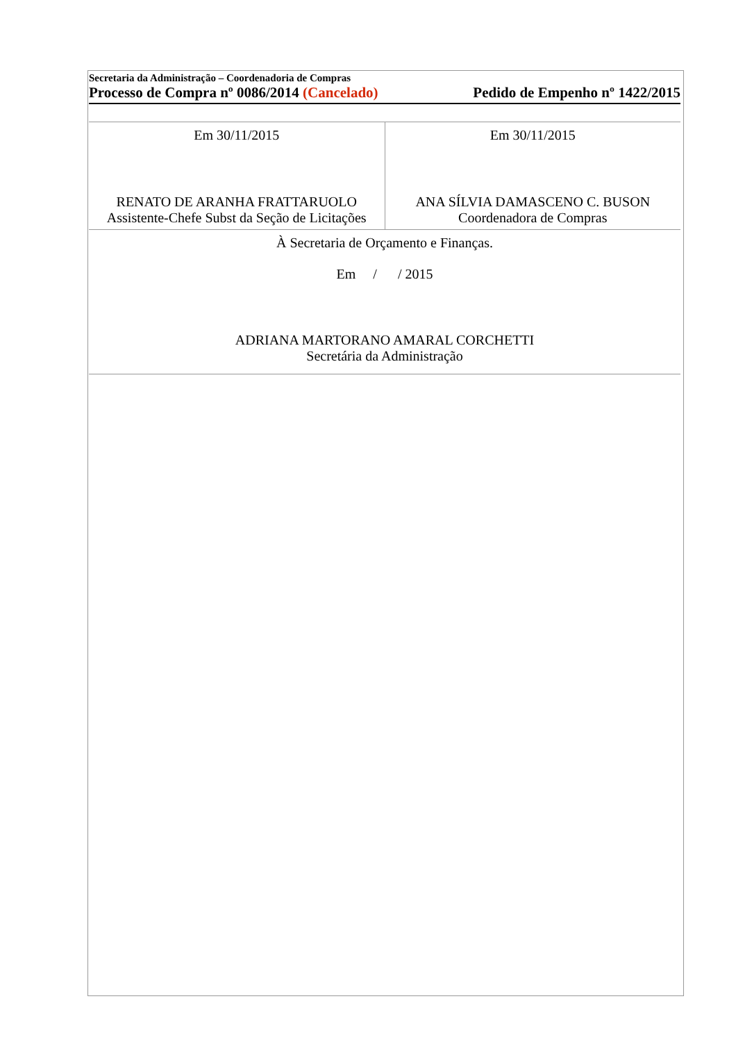Secretaria da Administração – Coordenadoria de Compras
Processo de Compra nº 0086/2014 (Cancelado) Pedido de Empenho nº 1422/2015
| Em 30/11/2015 RENATO DE ARANHA FRATTARUOLO Assistente-Chefe Subst da Seção de Licitações | Em 30/11/2015 ANA SÍLVIA DAMASCENO C. BUSON Coordenadora de Compras |
| À Secretaria de Orçamento e Finanças. Em / / 2015 ADRIANA MARTORANO AMARAL CORCHETTI Secretária da Administração | |